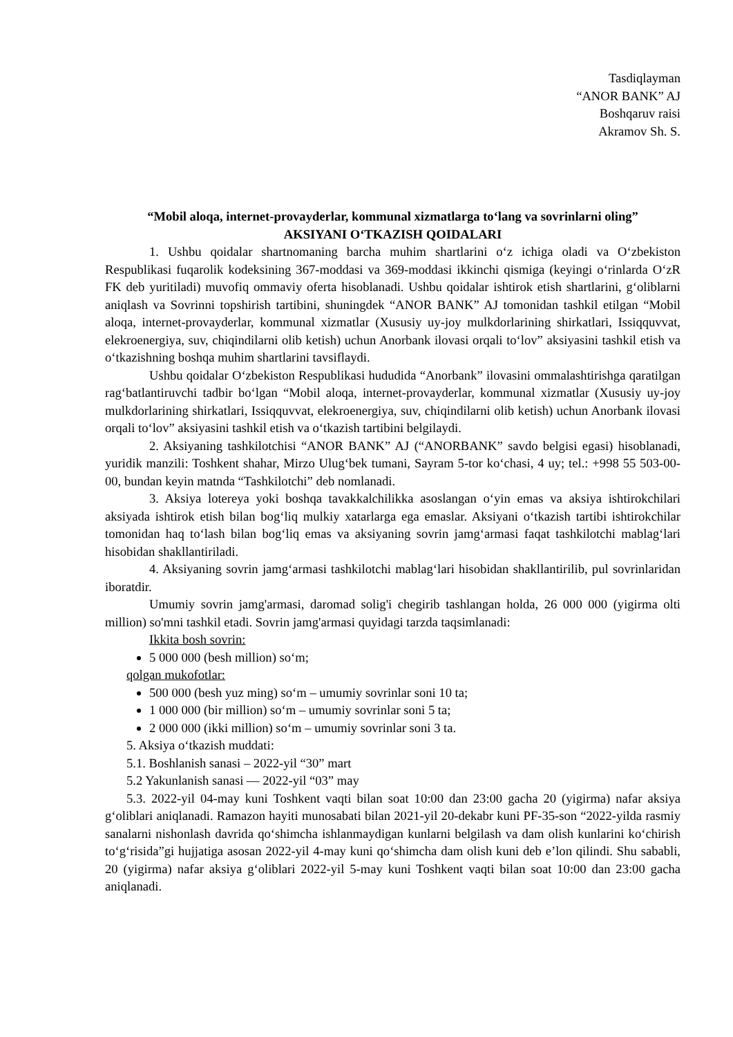Tasdiqlayman
“ANOR BANK” AJ
Boshqaruv raisi
Akramov Sh. S.
“Mobil aloqa, internet-provayderlar, kommunal xizmatlarga to‘lang va sovrinlarni oling”
AKSIYANI O‘TKAZISH QOIDALARI
1. Ushbu qoidalar shartnomaning barcha muhim shartlarini o‘z ichiga oladi va O‘zbekiston Respublikasi fuqarolik kodeksining 367-moddasi va 369-moddasi ikkinchi qismiga (keyingi o‘rinlarda O‘zR FK deb yuritiladi) muvofiq ommaviy oferta hisoblanadi. Ushbu qoidalar ishtirok etish shartlarini, g‘oliblarni aniqlash va Sovrinni topshirish tartibini, shuningdek “ANOR BANK” AJ tomonidan tashkil etilgan “Mobil aloqa, internet-provayderlar, kommunal xizmatlar (Xususiy uy-joy mulkdorlarining shirkatlari, Issiqquvvat, elekroenergiya, suv, chiqindilarni olib ketish) uchun Anorbank ilovasi orqali to‘lov” aksiyasini tashkil etish va o‘tkazishning boshqa muhim shartlarini tavsiflaydi.
Ushbu qoidalar O‘zbekiston Respublikasi hududida “Anorbank” ilovasini ommalashtirishga qaratilgan rag‘batlantiruvchi tadbir bo‘lgan “Mobil aloqa, internet-provayderlar, kommunal xizmatlar (Xususiy uy-joy mulkdorlarining shirkatlari, Issiqquvvat, elekroenergiya, suv, chiqindilarni olib ketish) uchun Anorbank ilovasi orqali to‘lov” aksiyasini tashkil etish va o‘tkazish tartibini belgilaydi.
2. Aksiyaning tashkilotchisi “ANOR BANK” AJ (“ANORBANK” savdo belgisi egasi) hisoblanadi, yuridik manzili: Toshkent shahar, Mirzo Ulug‘bek tumani, Sayram 5-tor ko‘chasi, 4 uy; tel.: +998 55 503-00-00, bundan keyin matnda “Tashkilotchi” deb nomlanadi.
3. Aksiya lotereya yoki boshqa tavakkalchilikka asoslangan o‘yin emas va aksiya ishtirokchilari aksiyada ishtirok etish bilan bog‘liq mulkiy xatarlarga ega emaslar. Aksiyani o‘tkazish tartibi ishtirokchilar tomonidan haq to‘lash bilan bog‘liq emas va aksiyaning sovrin jamg‘armasi faqat tashkilotchi mablag‘lari hisobidan shakllantiriladi.
4. Aksiyaning sovrin jamg‘armasi tashkilotchi mablag‘lari hisobidan shakllantirilib, pul sovrinlaridan iboratdir.
Umumiy sovrin jamg'armasi, daromad solig'i chegirib tashlangan holda, 26 000 000 (yigirma olti million) so'mni tashkil etadi. Sovrin jamg'armasi quyidagi tarzda taqsimlanadi:
Ikkita bosh sovrin:
5 000 000 (besh million) so‘m;
qolgan mukofotlar:
500 000 (besh yuz ming) so‘m – umumiy sovrinlar soni 10 ta;
1 000 000 (bir million) so‘m – umumiy sovrinlar soni 5 ta;
2 000 000 (ikki million) so‘m – umumiy sovrinlar soni 3 ta.
5. Aksiya o‘tkazish muddati:
5.1. Boshlanish sanasi – 2022-yil “30” mart
5.2 Yakunlanish sanasi — 2022-yil “03” may
5.3. 2022-yil 04-may kuni Toshkent vaqti bilan soat 10:00 dan 23:00 gacha 20 (yigirma) nafar aksiya g‘oliblari aniqlanadi. Ramazon hayiti munosabati bilan 2021-yil 20-dekabr kuni PF-35-son “2022-yilda rasmiy sanalarni nishonlash davrida qo‘shimcha ishlanmaydigan kunlarni belgilash va dam olish kunlarini ko‘chirish to‘g‘risida”gi hujjatiga asosan 2022-yil 4-may kuni qo‘shimcha dam olish kuni deb e’lon qilindi. Shu sababli, 20 (yigirma) nafar aksiya g‘oliblari 2022-yil 5-may kuni Toshkent vaqti bilan soat 10:00 dan 23:00 gacha aniqlanadi.